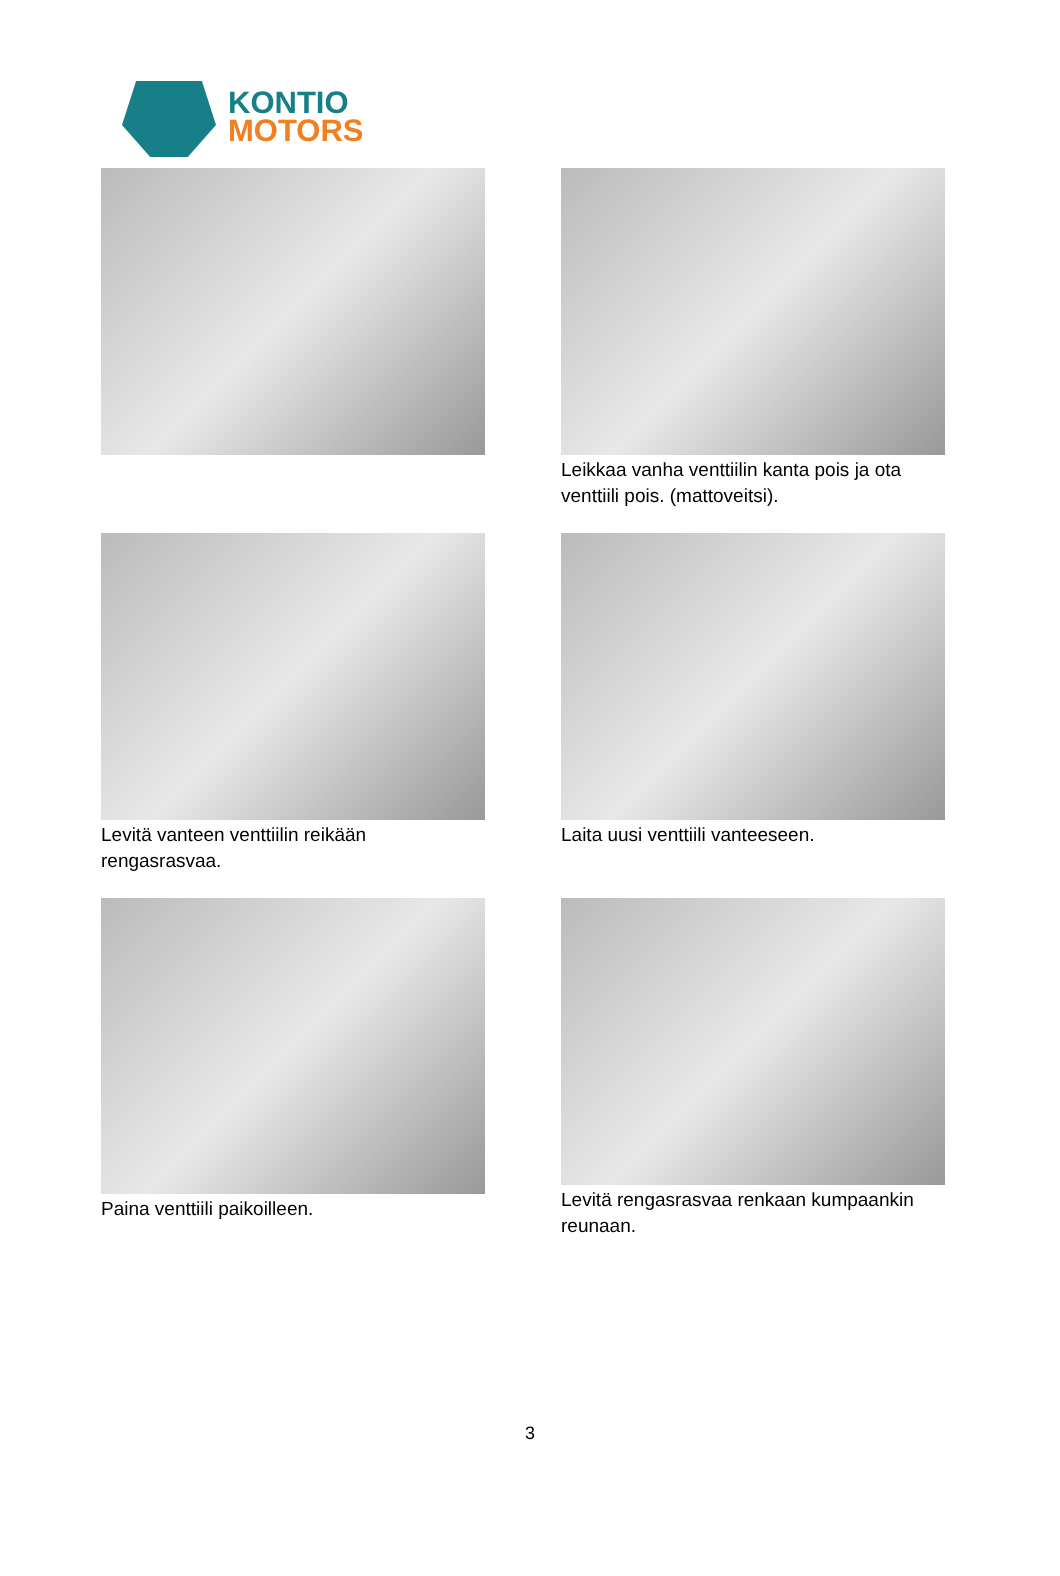KONTIO
MOTORS
Leikkaa vanha venttiilin kanta pois ja ota venttiili pois. (mattoveitsi).
Levitä vanteen venttiilin reikään rengasrasvaa.
Laita uusi venttiili vanteeseen.
Paina venttiili paikoilleen.
Levitä rengasrasvaa renkaan kumpaankin reunaan.
3